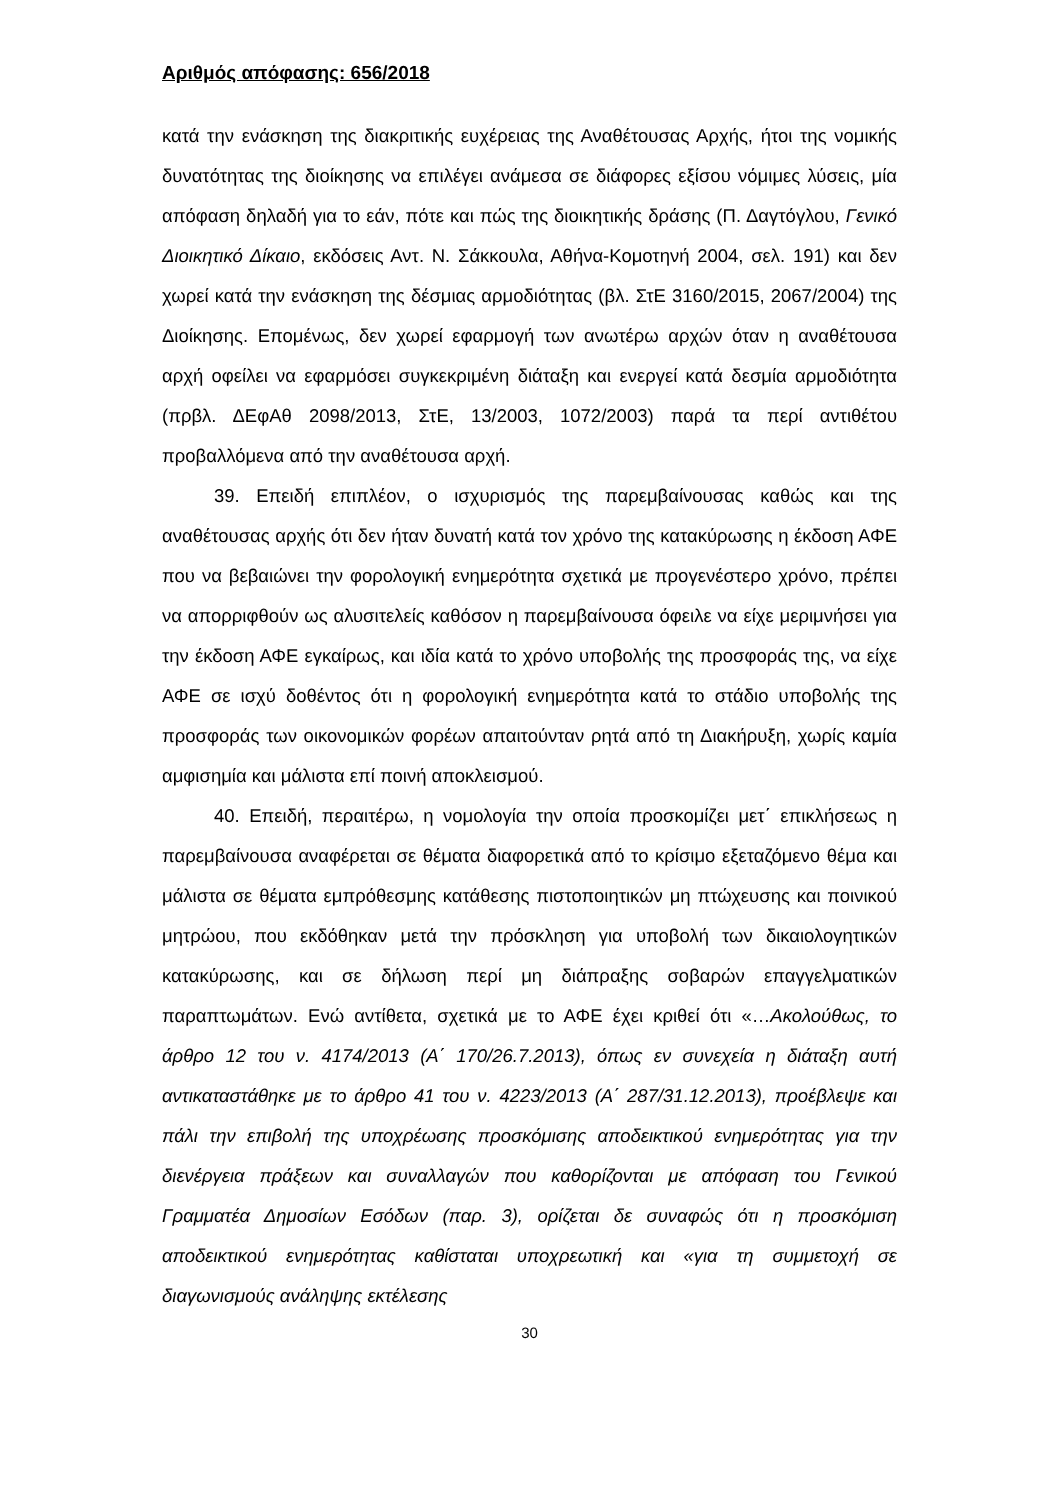Αριθμός απόφασης: 656/2018
κατά την ενάσκηση της διακριτικής ευχέρειας της Αναθέτουσας Αρχής, ήτοι της νομικής δυνατότητας της διοίκησης να επιλέγει ανάμεσα σε διάφορες εξίσου νόμιμες λύσεις, μία απόφαση δηλαδή για το εάν, πότε και πώς της διοικητικής δράσης (Π. Δαγτόγλου, Γενικό Διοικητικό Δίκαιο, εκδόσεις Αντ. Ν. Σάκκουλα, Αθήνα-Κομοτηνή 2004, σελ. 191) και δεν χωρεί κατά την ενάσκηση της δέσμιας αρμοδιότητας (βλ. ΣτΕ 3160/2015, 2067/2004) της Διοίκησης. Επομένως, δεν χωρεί εφαρμογή των ανωτέρω αρχών όταν η αναθέτουσα αρχή οφείλει να εφαρμόσει συγκεκριμένη διάταξη και ενεργεί κατά δεσμία αρμοδιότητα (πρβλ. ΔΕφΑθ 2098/2013, ΣτΕ, 13/2003, 1072/2003) παρά τα περί αντιθέτου προβαλλόμενα από την αναθέτουσα αρχή.
39. Επειδή επιπλέον, ο ισχυρισμός της παρεμβαίνουσας καθώς και της αναθέτουσας αρχής ότι δεν ήταν δυνατή κατά τον χρόνο της κατακύρωσης η έκδοση ΑΦΕ που να βεβαιώνει την φορολογική ενημερότητα σχετικά με προγενέστερο χρόνο, πρέπει να απορριφθούν ως αλυσιτελείς καθόσον η παρεμβαίνουσα όφειλε να είχε μεριμνήσει για την έκδοση ΑΦΕ εγκαίρως, και ιδία κατά το χρόνο υποβολής της προσφοράς της, να είχε ΑΦΕ σε ισχύ δοθέντος ότι η φορολογική ενημερότητα κατά το στάδιο υποβολής της προσφοράς των οικονομικών φορέων απαιτούνταν ρητά από τη Διακήρυξη, χωρίς καμία αμφισημία και μάλιστα επί ποινή αποκλεισμού.
40. Επειδή, περαιτέρω, η νομολογία την οποία προσκομίζει μετ΄ επικλήσεως η παρεμβαίνουσα αναφέρεται σε θέματα διαφορετικά από το κρίσιμο εξεταζόμενο θέμα και μάλιστα σε θέματα εμπρόθεσμης κατάθεσης πιστοποιητικών μη πτώχευσης και ποινικού μητρώου, που εκδόθηκαν μετά την πρόσκληση για υποβολή των δικαιολογητικών κατακύρωσης, και σε δήλωση περί μη διάπραξης σοβαρών επαγγελματικών παραπτωμάτων. Ενώ αντίθετα, σχετικά με το ΑΦΕ έχει κριθεί ότι «…Ακολούθως, το άρθρο 12 του ν. 4174/2013 (Α΄ 170/26.7.2013), όπως εν συνεχεία η διάταξη αυτή αντικαταστάθηκε με το άρθρο 41 του ν. 4223/2013 (Α΄ 287/31.12.2013), προέβλεψε και πάλι την επιβολή της υποχρέωσης προσκόμισης αποδεικτικού ενημερότητας για την διενέργεια πράξεων και συναλλαγών που καθορίζονται με απόφαση του Γενικού Γραμματέα Δημοσίων Εσόδων (παρ. 3), ορίζεται δε συναφώς ότι η προσκόμιση αποδεικτικού ενημερότητας καθίσταται υποχρεωτική και «για τη συμμετοχή σε διαγωνισμούς ανάληψης εκτέλεσης
30